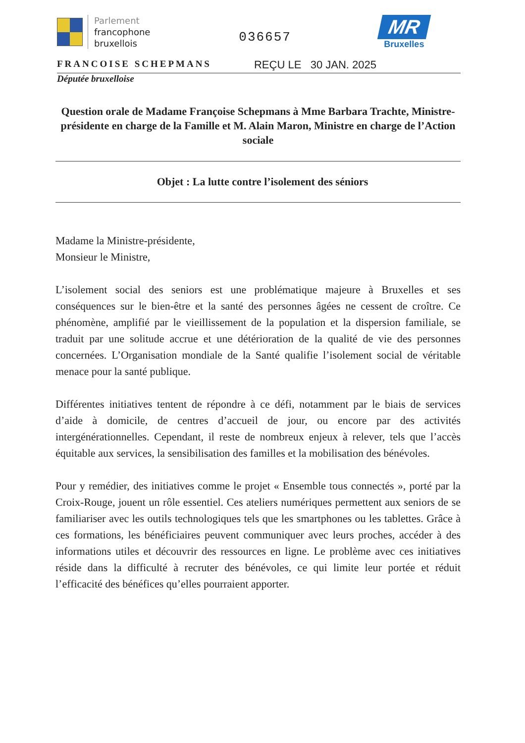Parlement
francophone
bruxellois
036657
MR
Bruxelles
FRANCOISE SCHEPMANS
REÇU LE 30 JAN. 2025
Députée bruxelloise
Question orale de Madame Françoise Schepmans à Mme Barbara Trachte, Ministre-présidente en charge de la Famille et M. Alain Maron, Ministre en charge de l’Action sociale
Objet : La lutte contre l’isolement des séniors
Madame la Ministre-présidente,
Monsieur le Ministre,
L’isolement social des seniors est une problématique majeure à Bruxelles et ses conséquences sur le bien-être et la santé des personnes âgées ne cessent de croître. Ce phénomène, amplifié par le vieillissement de la population et la dispersion familiale, se traduit par une solitude accrue et une détérioration de la qualité de vie des personnes concernées. L’Organisation mondiale de la Santé qualifie l’isolement social de véritable menace pour la santé publique.
Différentes initiatives tentent de répondre à ce défi, notamment par le biais de services d’aide à domicile, de centres d’accueil de jour, ou encore par des activités intergénérationnelles. Cependant, il reste de nombreux enjeux à relever, tels que l’accès équitable aux services, la sensibilisation des familles et la mobilisation des bénévoles.
Pour y remédier, des initiatives comme le projet « Ensemble tous connectés », porté par la Croix-Rouge, jouent un rôle essentiel. Ces ateliers numériques permettent aux seniors de se familiariser avec les outils technologiques tels que les smartphones ou les tablettes. Grâce à ces formations, les bénéficiaires peuvent communiquer avec leurs proches, accéder à des informations utiles et découvrir des ressources en ligne. Le problème avec ces initiatives réside dans la difficulté à recruter des bénévoles, ce qui limite leur portée et réduit l’efficacité des bénéfices qu’elles pourraient apporter.